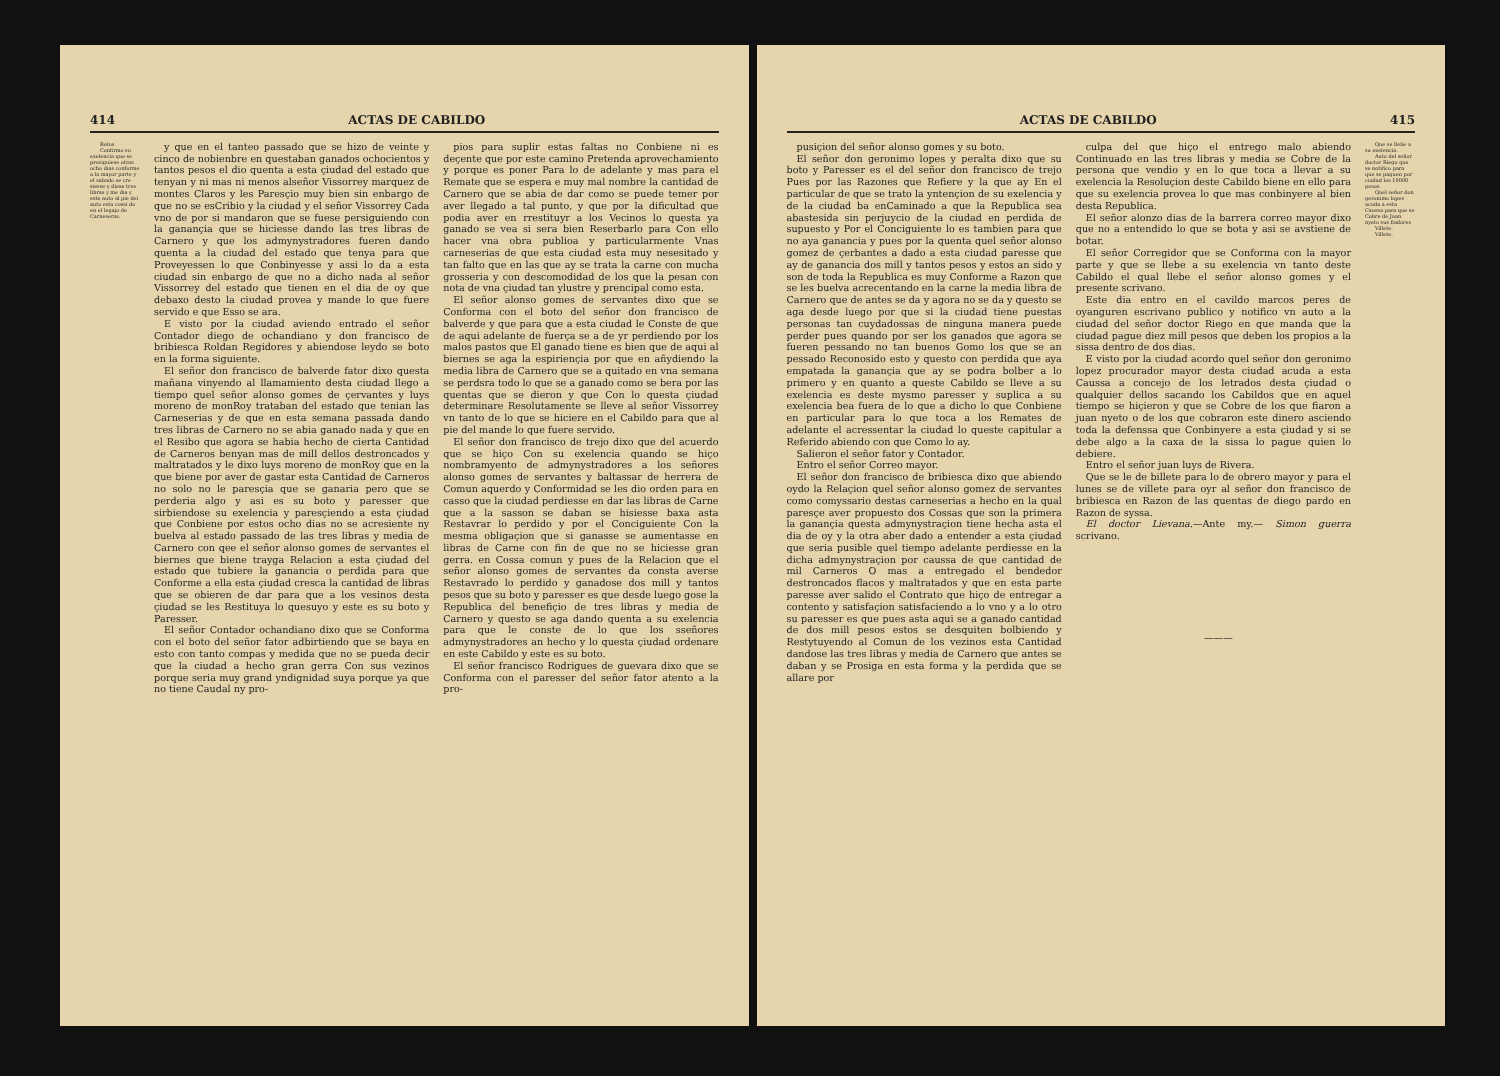414 ACTAS DE CABILDO
Botos.
Confirmo su exelencia que se prosiguiese otros ocho dias conforme a la mayor parte y el sabado se cre siesse y diese tres libras y me dia y este auto al pie del auto esta cossi do en el legajo de Carneseras.
y que en el tanteo passado que se hizo de veinte y cinco de nobienbre en questaban ganados ochocientos y tantos pesos el dio quenta a esta çiudad del estado que tenyan y ni mas ni menos alseñor Vissorrey marquez de montes Claros y les Paresçio muy bien sin enbargo de que no se esCribio y la ciudad y el señor Vissorrey Cada vno de por si mandaron que se fuese persiguiendo con la ganançia que se hiciesse dando las tres libras de Carnero y que los admynystradores fueren dando quenta a la ciudad del estado que tenya para que Proveyessen lo que Conbinyesse y assi lo da a esta ciudad sin enbargo de que no a dicho nada al señor Vissorrey del estado que tienen en el dia de oy que debaxo desto la ciudad provea y mande lo que fuere servido e que Esso se ara.
E visto por la ciudad aviendo entrado el señor Contador diego de ochandiano y don francisco de bribiesca Roldan Regidores y abiendose leydo se boto en la forma siguiente.
El señor don francisco de balverde fator dixo questa mañana vinyendo al llamamiento desta ciudad llego a tiempo quel señor alonso gomes de çervantes y luys moreno de monRoy trataban del estado que tenian las Carneserias y de que en esta semana passada dando tres libras de Carnero no se abia ganado nada y que en el Resibo que agora se habia hecho de cierta Cantidad de Carneros benyan mas de mill dellos destroncados y maltratados y le dixo luys moreno de monRoy que en la que biene por aver de gastar esta Cantidad de Carneros no solo no le paresçia que se ganaria pero que se perderia algo y asi es su boto y paresser que sirbiendose su exelencia y paresçiendo a esta çiudad que Conbiene por estos ocho dias no se acresiente ny buelva al estado passado de las tres libras y media de Carnero con qee el señor alonso gomes de servantes el biernes que biene trayga Relacion a esta çiudad del estado que tubiere la ganancia o perdida para que Conforme a ella esta çiudad cresca la cantidad de libras que se obieren de dar para que a los vesinos desta çiudad se les Restituya lo quesuyo y este es su boto y Paresser.
El señor Contador ochandiano dixo que se Conforma con el boto del señor fator adbirtiendo que se baya en esto con tanto compas y medida que no se pueda decir que la ciudad a hecho gran gerra Con sus vezinos porque seria muy grand yndignidad suya porque ya que no tiene Caudal ny pro-
pios para suplir estas faltas no Conbiene ni es deçente que por este camino Pretenda aprovechamiento y porque es poner Para lo de adelante y mas para el Remate que se espera e muy mal nombre la cantidad de Carnero que se abia de dar como se puede temer por aver llegado a tal punto, y que por la dificultad que podia aver en rrestituyr a los Vecinos lo questa ya ganado se vea si sera bien Reserbarlo para Con ello hacer vna obra publioa y particularmente Vnas carneserias de que esta ciudad esta muy nesesitado y tan falto que en las que ay se trata la carne con mucha grosseria y con descomodidad de los que la pesan con nota de vna çiudad tan ylustre y prencipal como esta.
El señor alonso gomes de servantes dixo que se Conforma con el boto del señor don francisco de balverde y que para que a esta ciudad le Conste de que de aqui adelante de fuerça se a de yr perdiendo por los malos pastos que El ganado tiene es bien que de aqui al biernes se aga la espiriençia por que en añydiendo la media libra de Carnero que se a quitado en vna semana se perdsra todo lo que se a ganado como se bera por las quentas que se dieron y que Con lo questa çiudad determinare Resolutamente se lleve al señor Vissorrey vn tanto de lo que se hiciere en el Cabildo para que al pie del mande lo que fuere servido.
El señor don francisco de trejo dixo que del acuerdo que se hiço Con su exelencia quando se hiço nombramyento de admynystradores a los señores alonso gomes de servantes y baltassar de herrera de Comun aquerdo y Conformidad se les dio orden para en casso que la ciudad perdiesse en dar las libras de Carne que a la sasson se daban se hisiesse baxa asta Restavrar lo perdido y por el Conciguiente Con la mesma obligaçion que si ganasse se aumentasse en libras de Carne con fin de que no se hiciesse gran gerra. en Cossa comun y pues de la Relacion que el señor alonso gomes de servantes da consta averse Restavrado lo perdido y ganadose dos mill y tantos pesos que su boto y paresser es que desde luego gose la Republica del benefiçio de tres libras y media de Carnero y questo se aga dando quenta a su exelencia para que le conste de lo que los sseñores admynystradores an hecho y lo questa çiudad ordenare en este Cabildo y este es su boto.
El señor francisco Rodrigues de guevara dixo que se Conforma con el paresser del señor fator atento a la pro-
ACTAS DE CABILDO 415
pusiçion del señor alonso gomes y su boto.
El señor don geronimo lopes y peralta dixo que su boto y Paresser es el del señor don francisco de trejo Pues por las Razones que Refiere y la que ay En el particular de que se trato la yntençion de su exelencia y de la ciudad ba enCaminado a que la Republica sea abastesida sin perjuycio de la ciudad en perdida de supuesto y Por el Conciguiente lo es tambien para que no aya ganancia y pues por la quenta quel señor alonso gomez de çerbantes a dado a esta ciudad paresse que ay de ganancia dos mill y tantos pesos y estos an sido y son de toda la Republica es muy Conforme a Razon que se les buelva acrecentando en la carne la media libra de Carnero que de antes se da y agora no se da y questo se aga desde luego por que si la ciudad tiene puestas personas tan cuydadossas de ninguna manera puede perder pues quando por ser los ganados que agora se fueren pessando no tan buenos Gomo los que se an pessado Reconosido esto y questo con perdida que aya empatada la ganançia que ay se podra bolber a lo primero y en quanto a queste Cabildo se lleve a su exelencia es deste mysmo paresser y suplica a su exelencia bea fuera de lo que a dicho lo que Conbiene en particular para lo que toca a los Remates de adelante el acressentar la ciudad lo queste capitular a Referido abiendo con que Como lo ay.
Salieron el señor fator y Contador.
Entro el señor Correo mayor.
El señor don francisco de bribiesca dixo que abiendo oydo la Relaçion quel señor alonso gomez de servantes como comyssario destas carneserias a hecho en la qual paresçe aver propuesto dos Cossas que son la primera la ganançia questa admynystraçion tiene hecha asta el dia de oy y la otra aber dado a entender a esta çiudad que seria pusible quel tiempo adelante perdiesse en la dicha admynystraçion por caussa de que cantidad de mil Carneros O mas a entregado el bendedor destroncados flacos y maltratados y que en esta parte paresse aver salido el Contrato que hiço de entregar a contento y satisfaçion satisfaciendo a lo vno y a lo otro su paresser es que pues asta aqui se a ganado cantidad de dos mill pesos estos se desquiten bolbiendo y Restytuyendo al Comun de los vezinos esta Cantidad dandose las tres libras y media de Carnero que antes se daban y se Prosiga en esta forma y la perdida que se allare por
culpa del que hiço el entrego malo abiendo Continuado en las tres libras y media se Cobre de la persona que vendio y en lo que toca a llevar a su exelencia la Resoluçion deste Cabildo biene en ello para que su exelencia provea lo que mas conbinyere al bien desta Republica.
El señor alonzo dias de la barrera correo mayor dixo que no a entendido lo que se bota y asi se avstiene de botar.
El señor Corregidor que se Conforma con la mayor parte y que se llebe a su exelencia vn tanto deste Cabildo el qual llebe el señor alonso gomes y el presente scrivano.
Este dia entro en el cavildo marcos peres de oyanguren escrivano publico y notifico vn auto a la ciudad del señor doctor Riego en que manda que la ciudad pague diez mill pesos que deben los propios a la sissa dentro de dos dias.
E visto por la ciudad acordo quel señor don geronimo lopez procurador mayor desta ciudad acuda a esta Caussa a concejo de los letrados desta çiudad o qualquier dellos sacando los Cabildos que en aquel tiempo se hiçieron y que se Cobre de los que fiaron a juan nyeto o de los que cobraron este dinero asciendo toda la defenssa que Conbinyere a esta çiudad y si se debe algo a la caxa de la sissa lo pague quien lo debiere.
Entro el señor juan luys de Rivera.
Que se le de billete para lo de obrero mayor y para el lunes se de villete para oyr al señor don francisco de bribiesca en Razon de las quentas de diego pardo en Razon de syssa.
El doctor Lievana.—Ante my.— Simon guerra scrivano.
———
Que se llebe a su exelencia.
Auto del señor doctor Riego que se notifico para que se paguen por ciudad los 10000 pesos.
Quel señor don geronimo lopes acuda a esta Caussa para que se Cobre de Juan nyeto sus fiadores
Villete.
Villete.